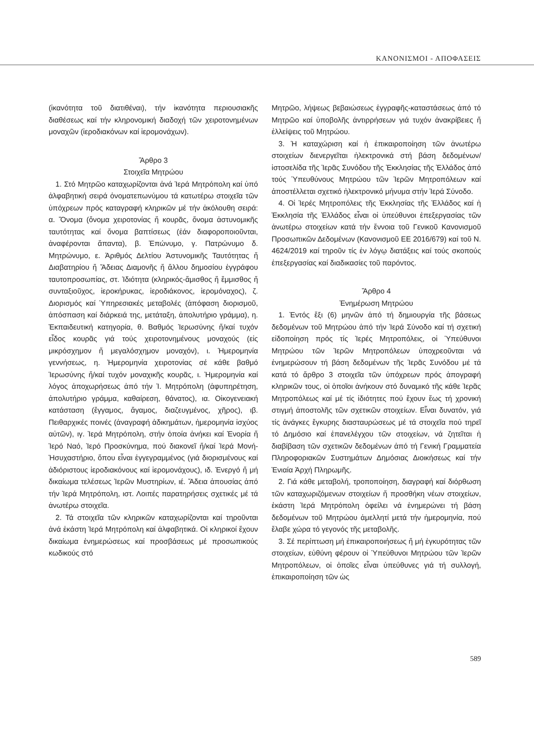ΚΑΝΟΝΙΣΜΟΙ - ΑΠΟΦΑΣΕΙΣ
(ἱκανότητα τοῦ διατιθέναι), τήν ἱκανότητα περιουσιακῆς διαθέσεως καί τήν κληρονομική διαδοχή τῶν χειροτονημένων μοναχῶν (ἱεροδιακόνων καί ἱερομονάχων).
Ἄρθρο 3
Στοιχεῖα Μητρώου
1. Στό Μητρῶο καταχωρίζονται ἀνά Ἱερά Μητρόπολη καί ὑπό ἀλφαβητική σειρά ὀνοματεπωνύμου τά κατωτέρω στοιχεῖα τῶν ὑπόχρεων πρός καταγραφή κληρικῶν μέ τήν ἀκόλουθη σειρά: α. Ὄνομα (ὄνομα χειροτονίας ἤ κουρᾶς, ὄνομα ἀστυνομικῆς ταυτότητας καί ὄνομα βαπτίσεως (ἐάν διαφοροποιοῦνται, ἀναφέρονται ἅπαντα), β. Ἐπώνυμο, γ. Πατρώνυμο δ. Μητρώνυμο, ε. Ἀριθμός Δελτίου Ἀστυνομικῆς Ταυτότητας ἤ Διαβατηρίου ἤ Ἄδειας Διαμονῆς ἤ ἄλλου δημοσίου ἐγγράφου ταυτοπροσωπίας, στ. Ἰδιότητα (κληρικός-ἄμισθος ἤ ἔμμισθος ἤ συνταξιοῦχος, ἱεροκήρυκας, ἱεροδιάκονος, ἱερομόναχος), ζ. Διορισμός καί Ὑπηρεσιακές μεταβολές (ἀπόφαση διορισμοῦ, ἀπόσπαση καί διάρκειά της, μετάταξη, ἀπολυτήριο γράμμα), η. Ἐκπαιδευτική κατηγορία, θ. Βαθμός Ἱερωσύνης ἤ/καί τυχόν εἶδος κουρᾶς γιά τούς χειροτονημένους μοναχούς (εἰς μικρόσχημον ἤ μεγαλόσχημον μοναχόν), ι. Ἡμερομηνία γεννήσεως, η. Ἡμερομηνία χειροτονίας σέ κάθε βαθμό Ἱερωσύνης ἤ/καί τυχόν μοναχικῆς κουρᾶς, ι. Ἡμερομηνία καί λόγος ἀποχωρήσεως ἀπό τήν Ἱ. Μητρόπολη (ἀφυπηρέτηση, ἀπολυτήριο γράμμα, καθαίρεση, θάνατος), ια. Οἰκογενειακή κατάσταση (ἔγγαμος, ἄγαμος, διαζευγμένος, χῆρος), ιβ. Πειθαρχικές ποινές (ἀναγραφή ἀδικημάτων, ἡμερομηνία ἰσχύος αὐτῶν), ιγ. Ἱερά Μητρόπολη, στήν ὁποία ἀνήκει καί Ἐνορία ἤ Ἱερό Ναό, Ἱερό Προσκύνημα, πού διακονεῖ ἤ/καί Ἱερά Μονή-Ἡσυχαστήριο, ὅπου εἶναι ἐγγεγραμμένος (γιά διορισμένους καί ἀδιόριστους ἱεροδιακόνους καί ἱερομονάχους), ιδ. Ἐνεργό ἤ μή δικαίωμα τελέσεως Ἱερῶν Μυστηρίων, ιέ. Ἄδεια ἀπουσίας ἀπό τήν Ἱερά Μητρόπολη, ιστ. Λοιπές παρατηρήσεις σχετικές μέ τά ἀνωτέρω στοιχεῖα.
2. Τά στοιχεῖα τῶν κληρικῶν καταχωρίζονται καί τηροῦνται ἀνά ἑκάστη Ἱερά Μητρόπολη καί ἀλφαβητικά. Οἱ κληρικοί ἔχουν δικαίωμα ἐνημερώσεως καί προσβάσεως μέ προσωπικούς κωδικούς στό
Μητρῶο, λήψεως βεβαιώσεως ἐγγραφῆς-καταστάσεως ἀπό τό Μητρῶο καί ὑποβολῆς ἀντιρρήσεων γιά τυχόν ἀνακρίβειες ἤ ἐλλείψεις τοῦ Μητρώου.
3. Ἡ καταχώριση καί ἡ ἐπικαιροποίηση τῶν ἀνωτέρω στοιχείων διενεργεῖται ἠλεκτρονικά στή βάση δεδομένων/ἱστοσελίδα τῆς Ἱερᾶς Συνόδου τῆς Ἐκκλησίας τῆς Ἑλλάδος ἀπό τούς Ὑπευθύνους Μητρώου τῶν Ἱερῶν Μητροπόλεων καί ἀποστέλλεται σχετικό ἠλεκτρονικό μήνυμα στήν Ἱερά Σύνοδο.
4. Οἱ Ἱερές Μητροπόλεις τῆς Ἐκκλησίας τῆς Ἑλλάδος καί ἡ Ἐκκλησία τῆς Ἑλλάδος εἶναι οἱ ὑπεύθυνοι ἐπεξεργασίας τῶν ἀνωτέρω στοιχείων κατά τήν ἔννοια τοῦ Γενικοῦ Κανονισμοῦ Προσωπικῶν Δεδομένων (Κανονισμοῦ ΕΕ 2016/679) καί τοῦ Ν. 4624/2019 καί τηροῦν τίς ἐν λόγῳ διατάξεις καί τούς σκοπούς ἐπεξεργασίας καί διαδικασίες τοῦ παρόντος.
Ἄρθρο 4
Ἐνημέρωση Μητρώου
1. Ἐντός ἕξι (6) μηνῶν ἀπό τή δημιουργία τῆς βάσεως δεδομένων τοῦ Μητρώου ἀπό τήν Ἱερά Σύνοδο καί τή σχετική εἰδοποίηση πρός τίς Ἱερές Μητροπόλεις, οἱ Ὑπεύθυνοι Μητρώου τῶν Ἱερῶν Μητροπόλεων ὑποχρεοῦνται νά ἐνημερώσουν τή βάση δεδομένων τῆς Ἱερᾶς Συνόδου μέ τά κατά τό ἄρθρο 3 στοιχεῖα τῶν ὑπόχρεων πρός ἀπογραφή κληρικῶν τους, οἱ ὁποῖοι ἀνήκουν στό δυναμικό τῆς κάθε Ἱερᾶς Μητροπόλεως καί μέ τίς ἰδιότητες πού ἔχουν ἕως τή χρονική στιγμή ἀποστολῆς τῶν σχετικῶν στοιχείων. Εἶναι δυνατόν, γιά τίς ἀνάγκες ἔγκυρης διασταυρώσεως μέ τά στοιχεῖα πού τηρεῖ τό Δημόσιο καί ἐπανελέγχου τῶν στοιχείων, νά ζητεῖται ἡ διαβίβαση τῶν σχετικῶν δεδομένων ἀπό τή Γενική Γραμματεία Πληροφοριακῶν Συστημάτων Δημόσιας Διοικήσεως καί τήν Ἑνιαία Ἀρχή Πληρωμῆς.
2. Γιά κάθε μεταβολή, τροποποίηση, διαγραφή καί διόρθωση τῶν καταχωριζόμενων στοιχείων ἤ προσθήκη νέων στοιχείων, ἑκάστη Ἱερά Μητρόπολη ὀφείλει νά ἐνημερώνει τή βάση δεδομένων τοῦ Μητρώου ἀμελλητί μετά τήν ἡμερομηνία, πού ἔλαβε χώρα τό γεγονός τῆς μεταβολῆς.
3. Σέ περίπτωση μή ἐπικαιροποιήσεως ἤ μή ἐγκυρότητας τῶν στοιχείων, εὐθύνη φέρουν οἱ Ὑπεύθυνοι Μητρώου τῶν Ἱερῶν Μητροπόλεων, οἱ ὁποῖες εἶναι ὑπεύθυνες γιά τή συλλογή, ἐπικαιροποίηση τῶν ὡς
589